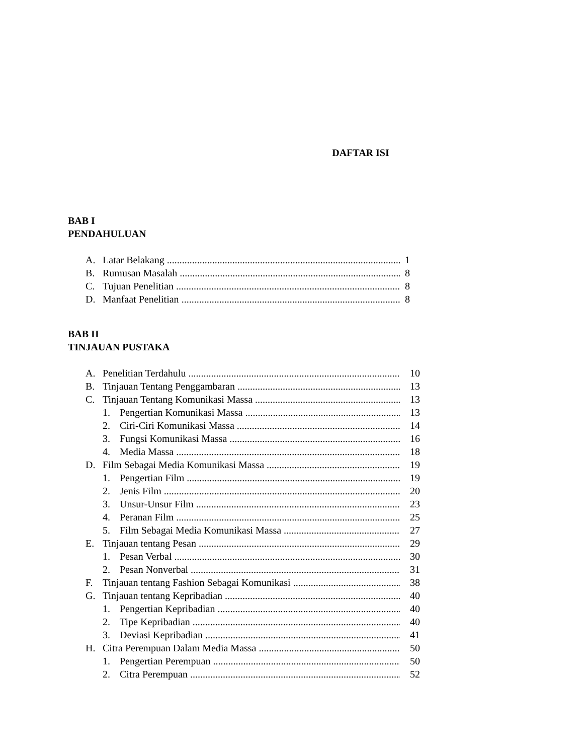DAFTAR ISI
BAB I
PENDAHULUAN
A. Latar Belakang 1
B. Rumusan Masalah 8
C. Tujuan Penelitian 8
D. Manfaat Penelitian 8
BAB II
TINJAUAN PUSTAKA
A. Penelitian Terdahulu 10
B. Tinjauan Tentang Penggambaran 13
C. Tinjauan Tentang Komunikasi Massa 13
1. Pengertian Komunikasi Massa 13
2. Ciri-Ciri Komunikasi Massa 14
3. Fungsi Komunikasi Massa 16
4. Media Massa 18
D. Film Sebagai Media Komunikasi Massa 19
1. Pengertian Film 19
2. Jenis Film 20
3. Unsur-Unsur Film 23
4. Peranan Film 25
5. Film Sebagai Media Komunikasi Massa 27
E. Tinjauan tentang Pesan 29
1. Pesan Verbal 30
2. Pesan Nonverbal 31
F. Tinjauan tentang Fashion Sebagai Komunikasi 38
G. Tinjauan tentang Kepribadian 40
1. Pengertian Kepribadian 40
2. Tipe Kepribadian 40
3. Deviasi Kepribadian 41
H. Citra Perempuan Dalam Media Massa 50
1. Pengertian Perempuan 50
2. Citra Perempuan 52